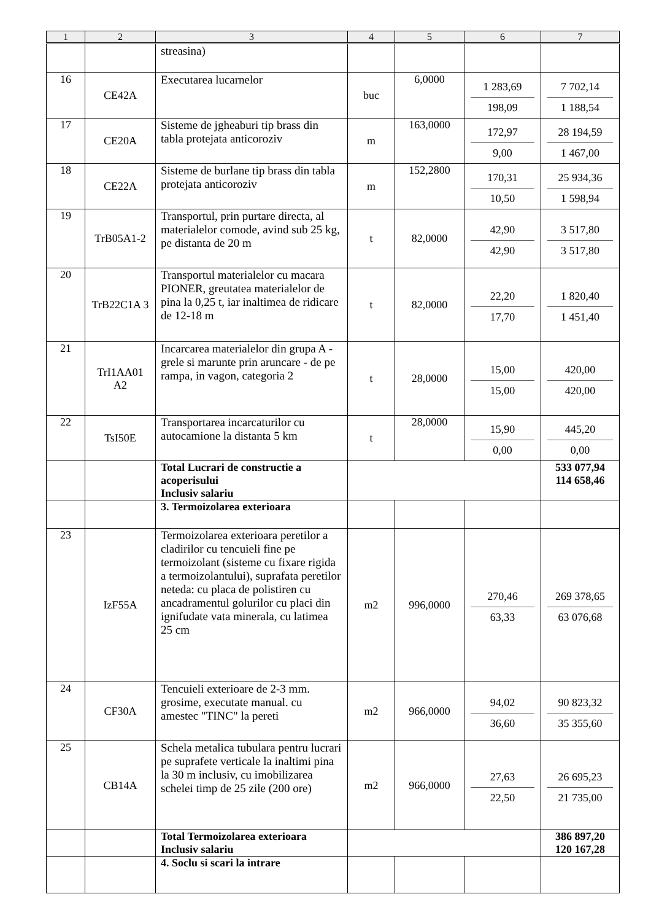| 1 | 2 | 3 | 4 | 5 | 6 | 7 |
| --- | --- | --- | --- | --- | --- | --- |
| | | streasina) | | | | |
| 16 | CE42A | Executarea lucarnelor | buc | 6,0000 | 1 283,69 198,09 | 7 702,14 1 188,54 |
| 17 | CE20A | Sisteme de jgheaburi tip brass din tabla protejata anticoroziv | m | 163,0000 | 172,97 9,00 | 28 194,59 1 467,00 |
| 18 | CE22A | Sisteme de burlane tip brass din tabla protejata anticoroziv | m | 152,2800 | 170,31 10,50 | 25 934,36 1 598,94 |
| 19 | TrB05A1-2 | Transportul, prin purtare directa, al materialelor comode, avind sub 25 kg, pe distanta de 20 m | t | 82,0000 | 42,90 42,90 | 3 517,80 3 517,80 |
| 20 | TrB22C1A 3 | Transportul materialelor cu macara PIONER, greutatea materialelor de pina la 0,25 t, iar inaltimea de ridicare de 12-18 m | t | 82,0000 | 22,20 17,70 | 1 820,40 1 451,40 |
| 21 | TrI1AA01 A2 | Incarcarea materialelor din grupa A - grele si marunte prin aruncare - de pe rampa, in vagon, categoria 2 | t | 28,0000 | 15,00 15,00 | 420,00 420,00 |
| 22 | TsI50E | Transportarea incarcaturilor cu autocamione la distanta 5 km | t | 28,0000 | 15,90 0,00 | 445,20 0,00 |
| | | Total Lucrari de constructie a acoperisului Inclusiv salariu | | | | 533 077,94 114 658,46 |
| | | 3. Termoizolarea exterioara | | | | |
| 23 | IzF55A | Termoizolarea exterioara peretilor a cladirilor cu tencuieli fine pe termoizolant (sisteme cu fixare rigida a termoizolantului), suprafata peretilor neteda: cu placa de polistiren cu ancadramentul golurilor cu placi din ignifudate vata minerala, cu latimea 25 cm | m2 | 996,0000 | 270,46 63,33 | 269 378,65 63 076,68 |
| 24 | CF30A | Tencuieli exterioare de 2-3 mm. grosime, executate manual. cu amestec "TINC" la pereti | m2 | 966,0000 | 94,02 36,60 | 90 823,32 35 355,60 |
| 25 | CB14A | Schela metalica tubulara pentru lucrari pe suprafete verticale la inaltimi pina la 30 m inclusiv, cu imobilizarea schelei timp de 25 zile (200 ore) | m2 | 966,0000 | 27,63 22,50 | 26 695,23 21 735,00 |
| | | Total Termoizolarea exterioara Inclusiv salariu | | | | 386 897,20 120 167,28 |
| | | 4. Soclu si scari la intrare | | | | |